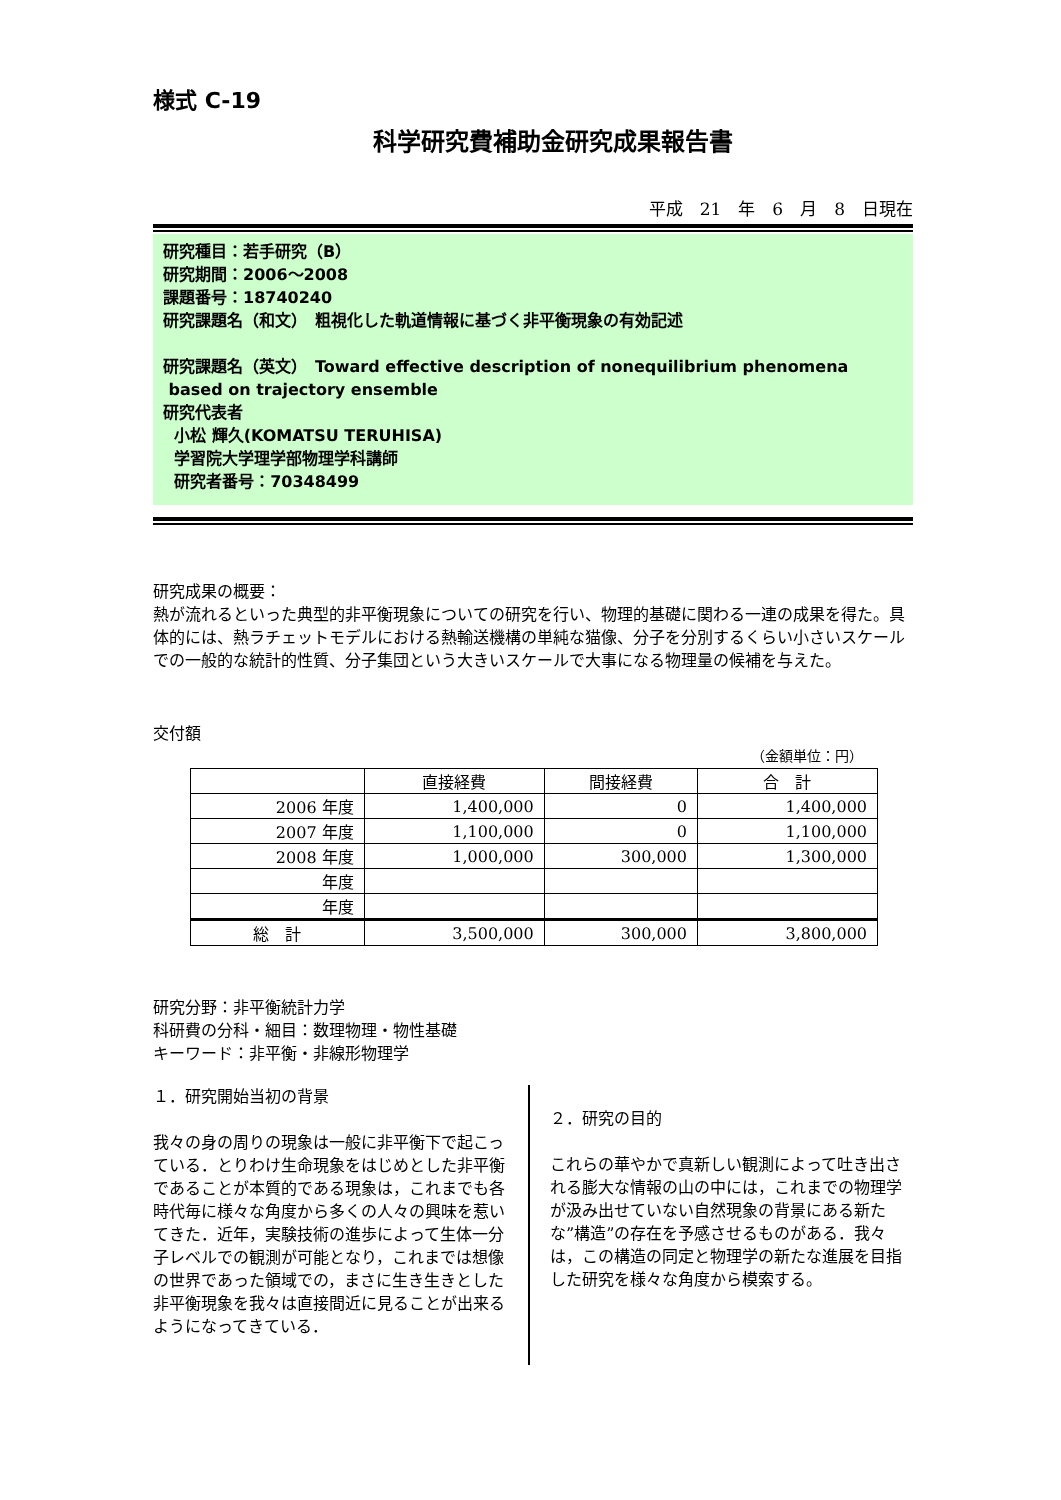様式 C-19
科学研究費補助金研究成果報告書
平成　21　年　6　月　8　日現在
研究種目：若手研究（B）
研究期間：2006～2008
課題番号：18740240
研究課題名（和文）　粗視化した軌道情報に基づく非平衡現象の有効記述
研究課題名（英文）　Toward effective description of nonequilibrium phenomena
based on trajectory ensemble
研究代表者
小松 輝久(KOMATSU TERUHISA)
学習院大学理学部物理学科講師
研究者番号：70348499
研究成果の概要：
熱が流れるといった典型的非平衡現象についての研究を行い、物理的基礎に関わる一連の成果を得た。具体的には、熱ラチェットモデルにおける熱輸送機構の単純な猫像、分子を分別するくらい小さいスケールでの一般的な統計的性質、分子集団という大きいスケールで大事になる物理量の候補を与えた。
交付額
（金額単位：円）
| | 直接経費 | 間接経費 | 合 計 |
| --- | --- | --- | --- |
| 2006 年度 | 1,400,000 | 0 | 1,400,000 |
| 2007 年度 | 1,100,000 | 0 | 1,100,000 |
| 2008 年度 | 1,000,000 | 300,000 | 1,300,000 |
| 年度 | | | |
| 年度 | | | |
| 総 計 | 3,500,000 | 300,000 | 3,800,000 |
研究分野：非平衡統計力学
科研費の分科・細目：数理物理・物性基礎
キーワード：非平衡・非線形物理学
１．研究開始当初の背景
我々の身の周りの現象は一般に非平衡下で起こっている．とりわけ生命現象をはじめとした非平衡であることが本質的である現象は，これまでも各時代毎に様々な角度から多くの人々の興味を惹いてきた．近年，実験技術の進歩によって生体一分子レベルでの観測が可能となり，これまでは想像の世界であった領域での，まさに生き生きとした非平衡現象を我々は直接間近に見ることが出来るようになってきている．
２．研究の目的
これらの華やかで真新しい観測によって吐き出される膨大な情報の山の中には，これまでの物理学が汲み出せていない自然現象の背景にある新たな”構造”の存在を予感させるものがある．我々は，この構造の同定と物理学の新たな進展を目指した研究を様々な角度から模索する。